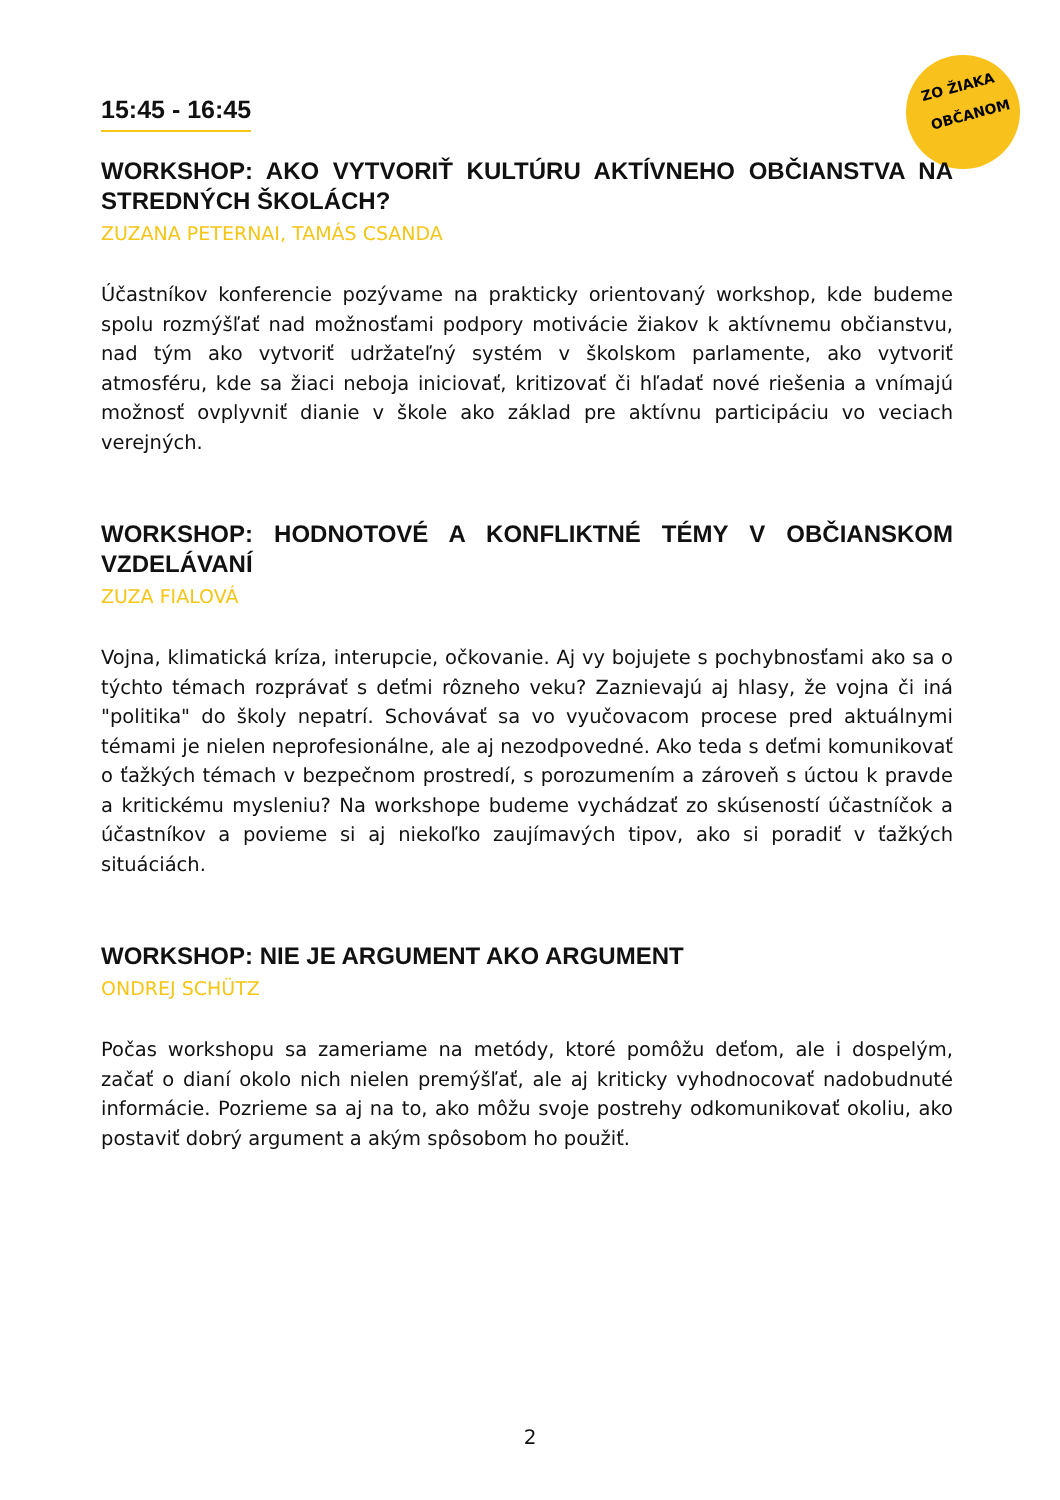ZO ŽIAKA
OBČANOM
15:45 - 16:45
WORKSHOP: AKO VYTVORIŤ KULTÚRU AKTÍVNEHO OBČIANSTVA NA STREDNÝCH ŠKOLÁCH?
ZUZANA PETERNAI, TAMÁS CSANDA
Účastníkov konferencie pozývame na prakticky orientovaný workshop, kde budeme spolu rozmýšľať nad možnosťami podpory motivácie žiakov k aktívnemu občianstvu, nad tým ako vytvoriť udržateľný systém v školskom parlamente, ako vytvoriť atmosféru, kde sa žiaci neboja iniciovať, kritizovať či hľadať nové riešenia a vnímajú možnosť ovplyvniť dianie v škole ako základ pre aktívnu participáciu vo veciach verejných.
WORKSHOP: HODNOTOVÉ A KONFLIKTNÉ TÉMY V OBČIANSKOM VZDELÁVANÍ
ZUZA FIALOVÁ
Vojna, klimatická kríza, interupcie, očkovanie. Aj vy bojujete s pochybnosťami ako sa o týchto témach rozprávať s deťmi rôzneho veku? Zaznievajú aj hlasy, že vojna či iná "politika" do školy nepatrí. Schovávať sa vo vyučovacom procese pred aktuálnymi témami je nielen neprofesionálne, ale aj nezodpovedné. Ako teda s deťmi komunikovať o ťažkých témach v bezpečnom prostredí, s porozumením a zároveň s úctou k pravde a kritickému mysleniu? Na workshope budeme vychádzať zo skúseností účastníčok a účastníkov a povieme si aj niekoľko zaujímavých tipov, ako si poradiť v ťažkých situáciách.
WORKSHOP: NIE JE ARGUMENT AKO ARGUMENT
ONDREJ SCHÜTZ
Počas workshopu sa zameriame na metódy, ktoré pomôžu deťom, ale i dospelým, začať o dianí okolo nich nielen premýšľať, ale aj kriticky vyhodnocovať nadobudnuté informácie. Pozrieme sa aj na to, ako môžu svoje postrehy odkomunikovať okoliu, ako postaviť dobrý argument a akým spôsobom ho použiť.
2